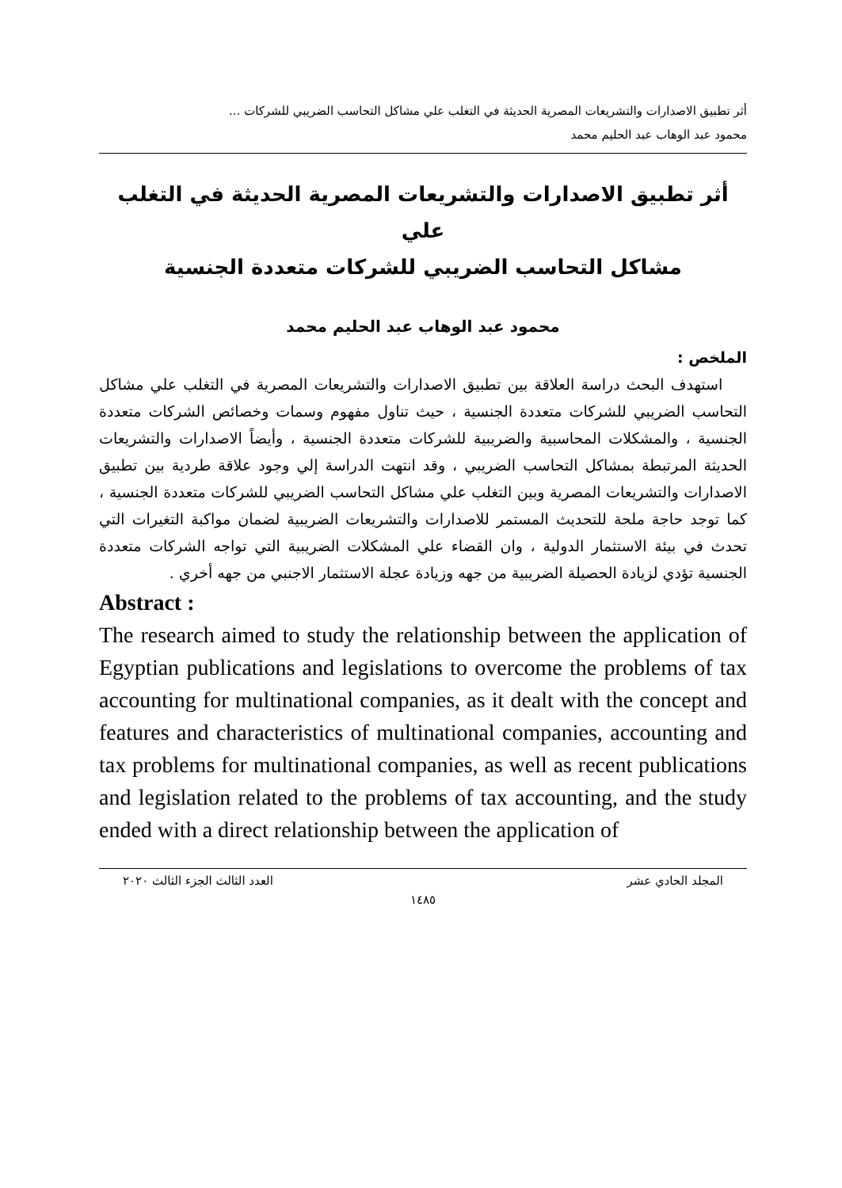أثر تطبيق الاصدارات والتشريعات المصرية الحديثة في التغلب علي مشاكل التحاسب الضريبي للشركات ...
محمود عبد الوهاب عبد الحليم محمد
أثر تطبيق الاصدارات والتشريعات المصرية الحديثة في التغلب علي
مشاكل التحاسب الضريبي للشركات متعددة الجنسية
محمود عبد الوهاب عبد الحليم محمد
الملخص :
استهدف البحث دراسة العلاقة بين تطبيق الاصدارات والتشريعات المصرية في التغلب علي مشاكل التحاسب الضريبي للشركات متعددة الجنسية ، حيث تناول مفهوم وسمات وخصائص الشركات متعددة الجنسية ، والمشكلات المحاسبية والضريبية للشركات متعددة الجنسية ، وأيضاً الاصدارات والتشريعات الحديثة المرتبطة بمشاكل التحاسب الضريبي ، وقد انتهت الدراسة إلي وجود علاقة طردية بين تطبيق الاصدارات والتشريعات المصرية وبين التغلب علي مشاكل التحاسب الضريبي للشركات متعددة الجنسية ، كما توجد حاجة ملحة للتحديث المستمر للاصدارات والتشريعات الضريبية لضمان مواكبة التغيرات التي تحدث في بيئة الاستثمار الدولية ، وان القضاء علي المشكلات الضريبية التي تواجه الشركات متعددة الجنسية تؤدي لزيادة الحصيلة الضريبية من جهه وزيادة عجلة الاستثمار الاجنبي من جهه أخري .
Abstract :
The research aimed to study the relationship between the application of Egyptian publications and legislations to overcome the problems of tax accounting for multinational companies, as it dealt with the concept and features and characteristics of multinational companies, accounting and tax problems for multinational companies, as well as recent publications and legislation related to the problems of tax accounting, and the study ended with a direct relationship between the application of
المجلد الحادي عشر العدد الثالث الجزء الثالث ٢٠٢٠
١٤٨٥